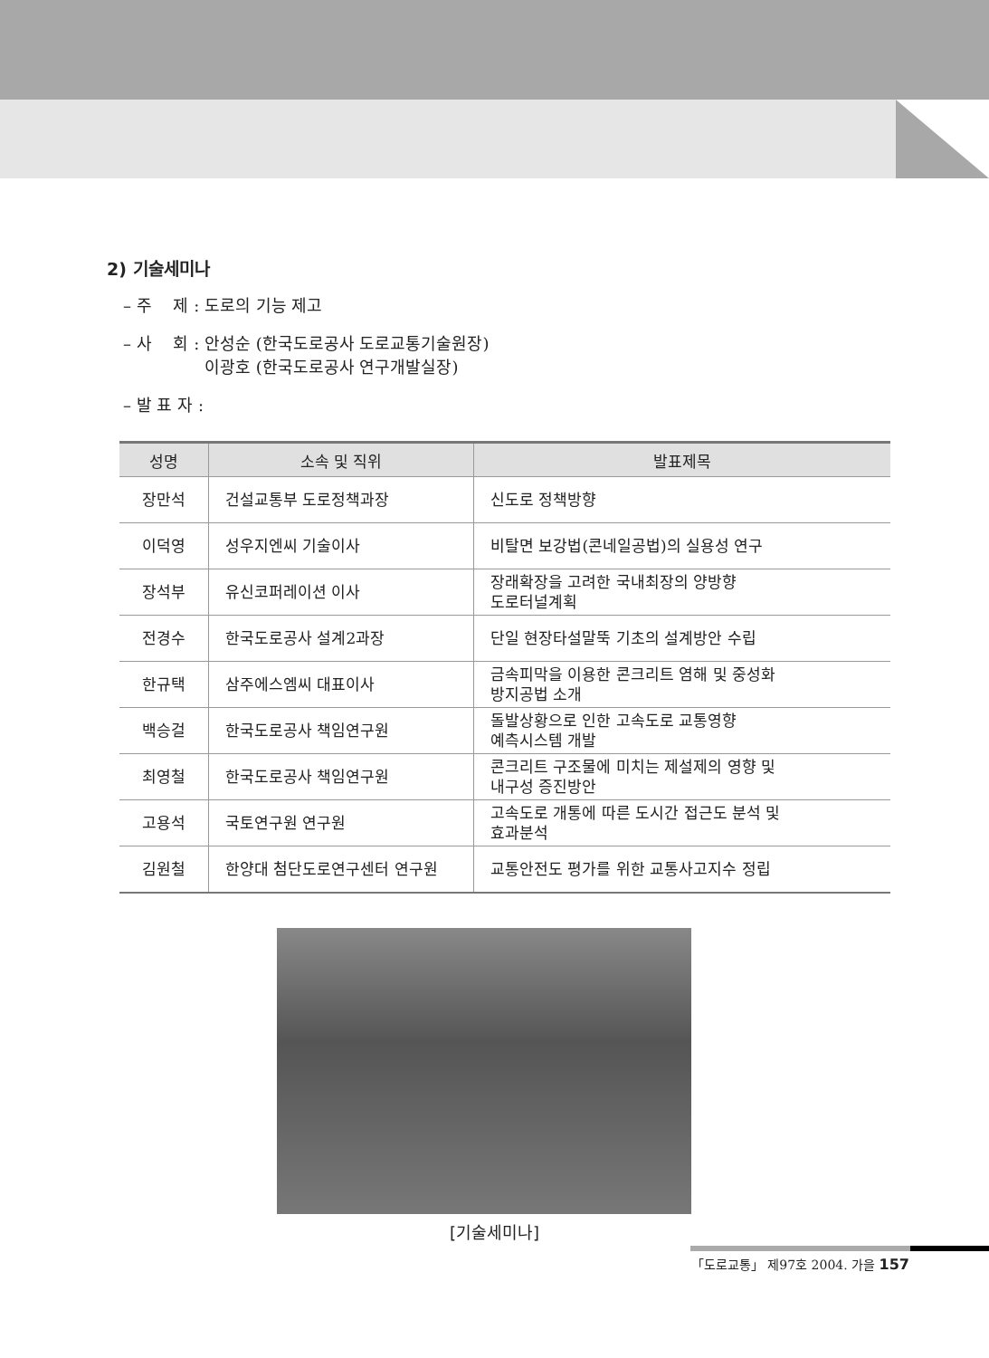2) 기술세미나
– 주　 제 : 도로의 기능 제고
– 사　 회 : 안성순 (한국도로공사 도로교통기술원장)
　　　　　이광호 (한국도로공사 연구개발실장)
– 발 표 자 :
| 성명 | 소속 및 직위 | 발표제목 |
| --- | --- | --- |
| 장만석 | 건설교통부 도로정책과장 | 신도로 정책방향 |
| 이덕영 | 성우지엔씨 기술이사 | 비탈면 보강법(콘네일공법)의 실용성 연구 |
| 장석부 | 유신코퍼레이션 이사 | 장래확장을 고려한 국내최장의 양방향 도로터널계획 |
| 전경수 | 한국도로공사 설계2과장 | 단일 현장타설말뚝 기초의 설계방안 수립 |
| 한규택 | 삼주에스엠씨 대표이사 | 금속피막을 이용한 콘크리트 염해 및 중성화 방지공법 소개 |
| 백승걸 | 한국도로공사 책임연구원 | 돌발상황으로 인한 고속도로 교통영향 예측시스템 개발 |
| 최영철 | 한국도로공사 책임연구원 | 콘크리트 구조물에 미치는 제설제의 영향 및 내구성 증진방안 |
| 고용석 | 국토연구원 연구원 | 고속도로 개통에 따른 도시간 접근도 분석 및 효과분석 |
| 김원철 | 한양대 첨단도로연구센터 연구원 | 교통안전도 평가를 위한 교통사고지수 정립 |
[기술세미나]
「도로교통」 제97호 2004. 가을 157